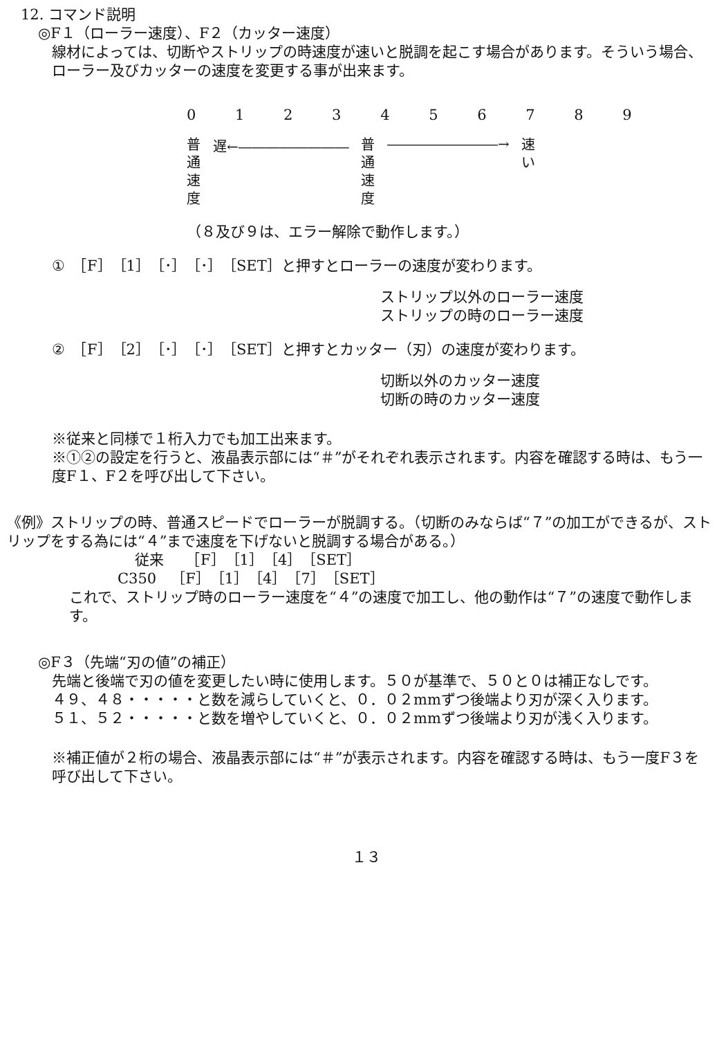12. コマンド説明
◎F１（ローラー速度）、F２（カッター速度）
線材によっては、切断やストリップの時速度が速いと脱調を起こす場合があります。そういう場合、ローラー及びカッターの速度を変更する事が出来ます。
0 1 2 3 4 5 6 7 8 9
普通速度
遅←――――――――
普通速度
――――――――→
速い
（８及び９は、エラー解除で動作します。）
①　［F］［1］［･］［･］［SET］と押すとローラーの速度が変わります。
ストリップ以外のローラー速度
ストリップの時のローラー速度
②　［F］［2］［･］［･］［SET］と押すとカッター（刃）の速度が変わります。
切断以外のカッター速度
切断の時のカッター速度
※従来と同様で１桁入力でも加工出来ます。
※①②の設定を行うと、液晶表示部には“＃”がそれぞれ表示されます。内容を確認する時は、もう一度F１、F２を呼び出して下さい。
《例》ストリップの時、普通スピードでローラーが脱調する。（切断のみならば“７”の加工ができるが、ストリップをする為には“４”まで速度を下げないと脱調する場合がある。）
従来　　［F］［1］［4］［SET］
C350　［F］［1］［4］［7］［SET］
これで、ストリップ時のローラー速度を“４”の速度で加工し、他の動作は“７”の速度で動作します。
◎F３（先端“刃の値”の補正）
先端と後端で刃の値を変更したい時に使用します。５０が基準で、５０と０は補正なしです。
４９、４８・・・・・と数を減らしていくと、０．０２mmずつ後端より刃が深く入ります。
５１、５２・・・・・と数を増やしていくと、０．０２mmずつ後端より刃が浅く入ります。
※補正値が２桁の場合、液晶表示部には“＃”が表示されます。内容を確認する時は、もう一度F３を呼び出して下さい。
１３